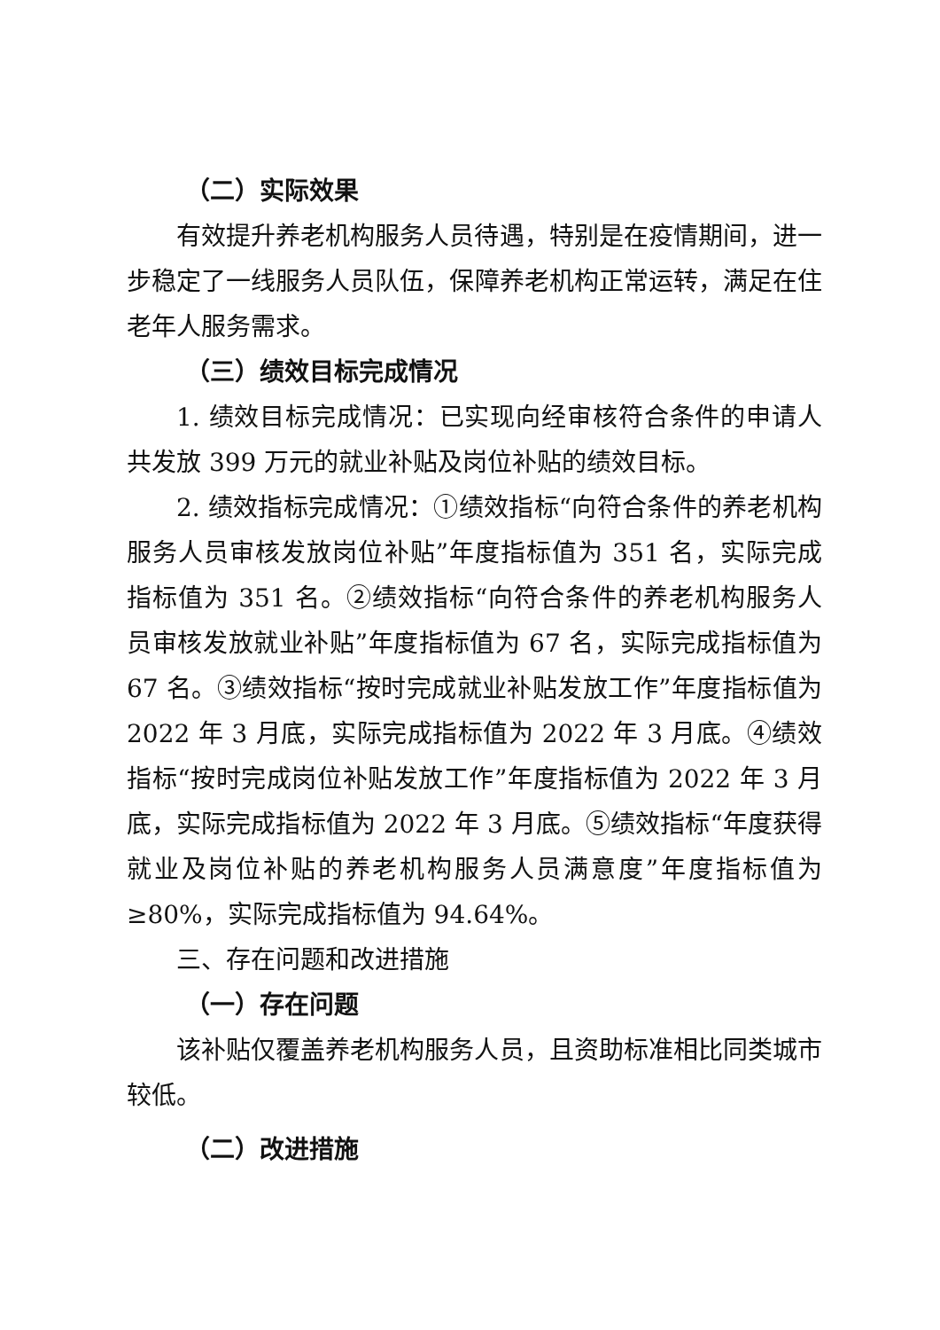（二）实际效果
有效提升养老机构服务人员待遇，特别是在疫情期间，进一步稳定了一线服务人员队伍，保障养老机构正常运转，满足在住老年人服务需求。
（三）绩效目标完成情况
1. 绩效目标完成情况：已实现向经审核符合条件的申请人共发放 399 万元的就业补贴及岗位补贴的绩效目标。
2. 绩效指标完成情况：①绩效指标“向符合条件的养老机构服务人员审核发放岗位补贴”年度指标值为 351 名，实际完成指标值为 351 名。②绩效指标“向符合条件的养老机构服务人员审核发放就业补贴”年度指标值为 67 名，实际完成指标值为 67 名。③绩效指标“按时完成就业补贴发放工作”年度指标值为 2022 年 3 月底，实际完成指标值为 2022 年 3 月底。④绩效指标“按时完成岗位补贴发放工作”年度指标值为 2022 年 3 月底，实际完成指标值为 2022 年 3 月底。⑤绩效指标“年度获得就业及岗位补贴的养老机构服务人员满意度”年度指标值为≥80%，实际完成指标值为 94.64%。
三、存在问题和改进措施
（一）存在问题
该补贴仅覆盖养老机构服务人员，且资助标准相比同类城市较低。
（二）改进措施